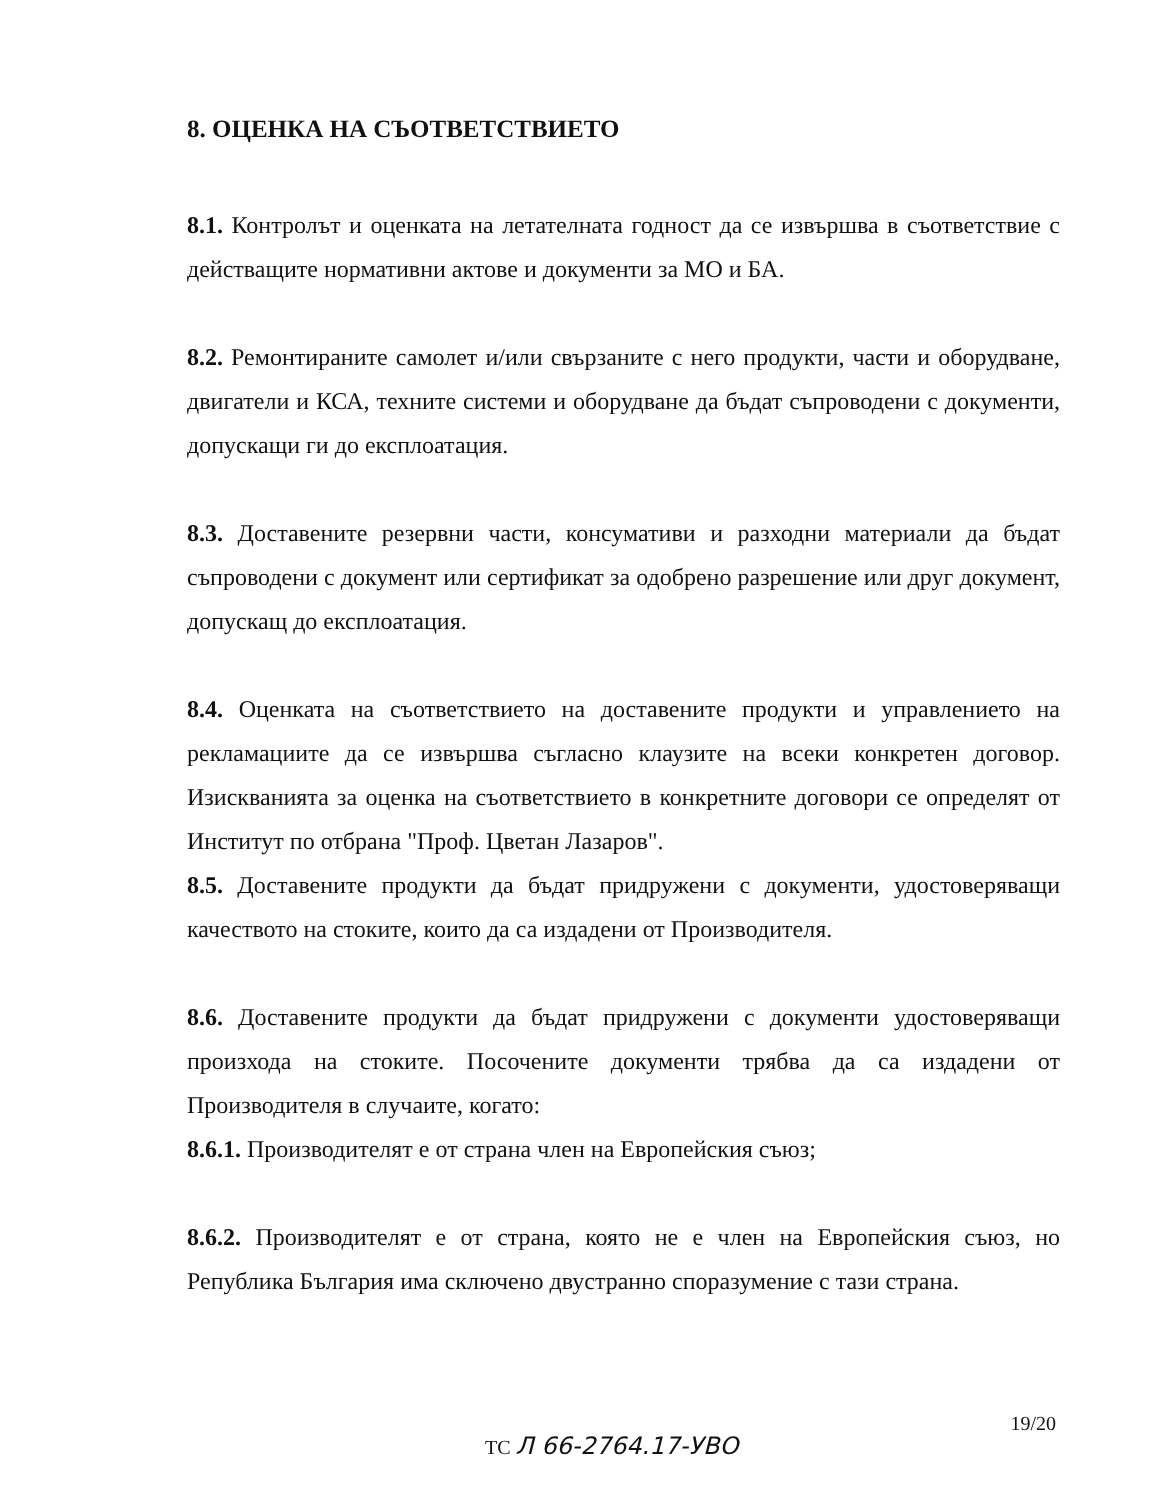8. ОЦЕНКА НА СЪОТВЕТСТВИЕТО
8.1. Контролът и оценката на летателната годност да се извършва в съответствие с действащите нормативни актове и документи за МО и БА.
8.2. Ремонтираните самолет и/или свързаните с него продукти, части и оборудване, двигатели и КСА, техните системи и оборудване да бъдат съпроводени с документи, допускащи ги до експлоатация.
8.3. Доставените резервни части, консумативи и разходни материали да бъдат съпроводени с документ или сертификат за одобрено разрешение или друг документ, допускащ до експлоатация.
8.4. Оценката на съответствието на доставените продукти и управлението на рекламациите да се извършва съгласно клаузите на всеки конкретен договор. Изискванията за оценка на съответствието в конкретните договори се определят от Институт по отбрана "Проф. Цветан Лазаров".
8.5. Доставените продукти да бъдат придружени с документи, удостоверяващи качеството на стоките, които да са издадени от Производителя.
8.6. Доставените продукти да бъдат придружени с документи удостоверяващи произхода на стоките. Посочените документи трябва да са издадени от Производителя в случаите, когато:
8.6.1. Производителят е от страна член на Европейския съюз;
8.6.2. Производителят е от страна, която не е член на Европейския съюз, но Република България има сключено двустранно споразумение с тази страна.
19/20
ТС Л 66-2764.17-УВО